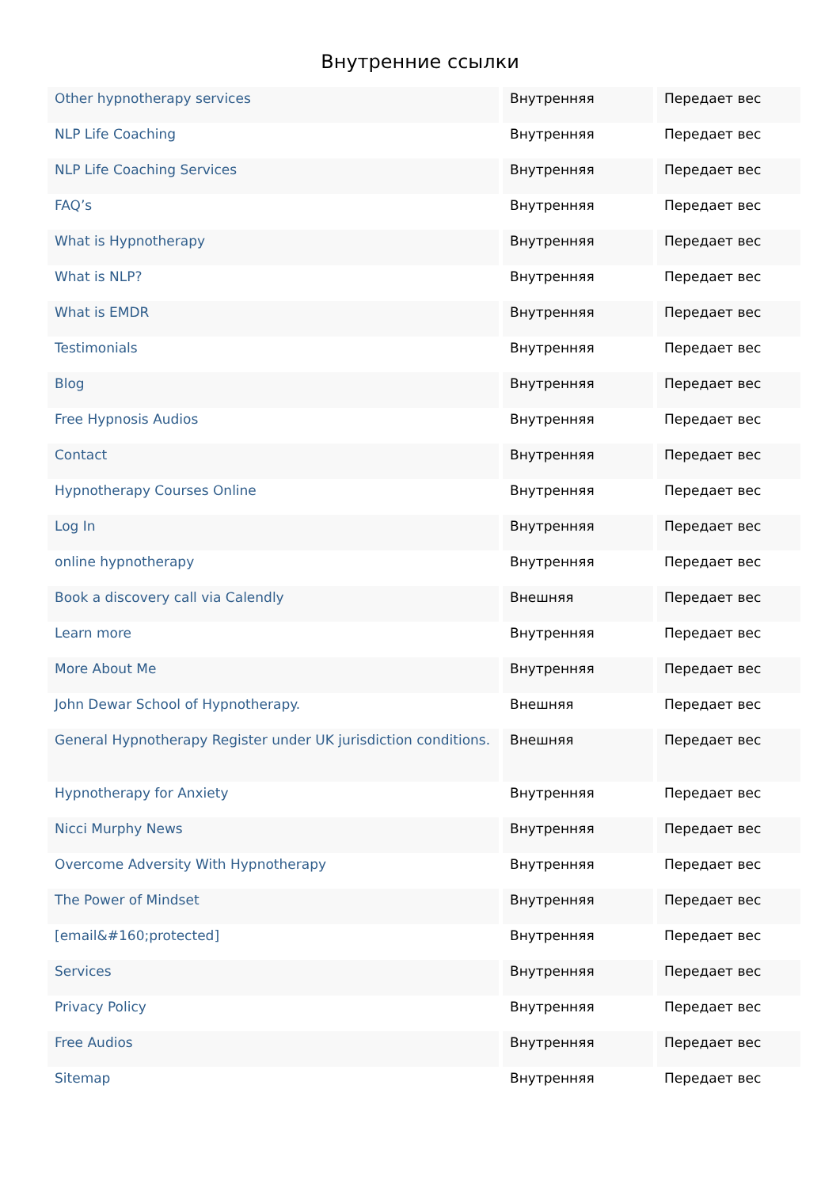Внутренние ссылки
| Other hypnotherapy services | Внутренняя | Передает вес |
| NLP Life Coaching | Внутренняя | Передает вес |
| NLP Life Coaching Services | Внутренняя | Передает вес |
| FAQ’s | Внутренняя | Передает вес |
| What is Hypnotherapy | Внутренняя | Передает вес |
| What is NLP? | Внутренняя | Передает вес |
| What is EMDR | Внутренняя | Передает вес |
| Testimonials | Внутренняя | Передает вес |
| Blog | Внутренняя | Передает вес |
| Free Hypnosis Audios | Внутренняя | Передает вес |
| Contact | Внутренняя | Передает вес |
| Hypnotherapy Courses Online | Внутренняя | Передает вес |
| Log In | Внутренняя | Передает вес |
| online hypnotherapy | Внутренняя | Передает вес |
| Book a discovery call via Calendly | Внешняя | Передает вес |
| Learn more | Внутренняя | Передает вес |
| More About Me | Внутренняя | Передает вес |
| John Dewar School of Hypnotherapy. | Внешняя | Передает вес |
| General Hypnotherapy Register under UK jurisdiction conditions. | Внешняя | Передает вес |
| Hypnotherapy for Anxiety | Внутренняя | Передает вес |
| Nicci Murphy News | Внутренняя | Передает вес |
| Overcome Adversity With Hypnotherapy | Внутренняя | Передает вес |
| The Power of Mindset | Внутренняя | Передает вес |
| [email&#160;protected] | Внутренняя | Передает вес |
| Services | Внутренняя | Передает вес |
| Privacy Policy | Внутренняя | Передает вес |
| Free Audios | Внутренняя | Передает вес |
| Sitemap | Внутренняя | Передает вес |